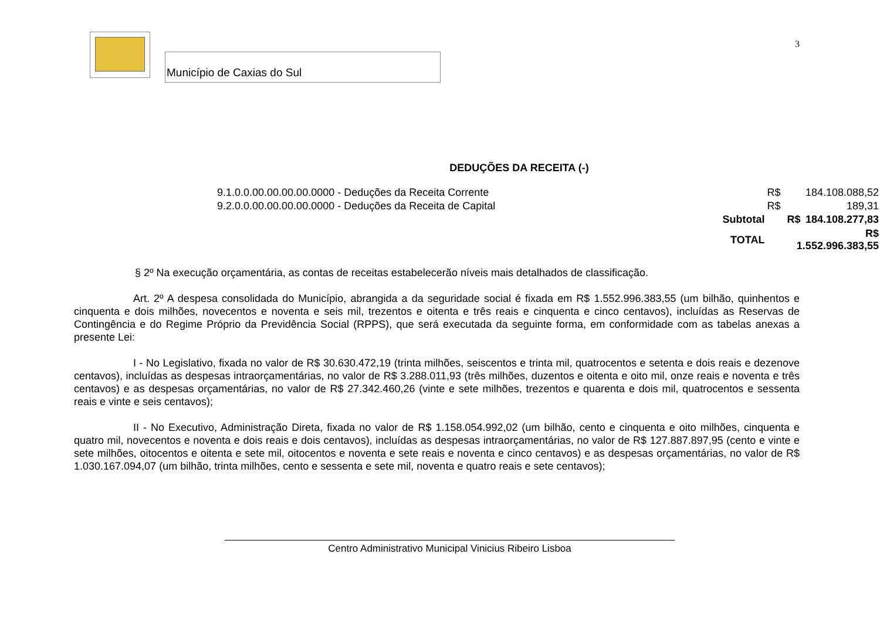Município de Caxias do Sul
3
DEDUÇÕES DA RECEITA (-)
| 9.1.0.0.00.00.00.00.0000 - Deduções da Receita Corrente | | R$ | 184.108.088,52 |
| 9.2.0.0.00.00.00.00.0000 - Deduções da Receita de Capital | | R$ | 189,31 |
| | Subtotal | R$ | 184.108.277,83 |
| | TOTAL | R$ 1.552.996.383,55 | |
§ 2º Na execução orçamentária, as contas de receitas estabelecerão níveis mais detalhados de classificação.
Art. 2º A despesa consolidada do Município, abrangida a da seguridade social é fixada em R$ 1.552.996.383,55 (um bilhão, quinhentos e cinquenta e dois milhões, novecentos e noventa e seis mil, trezentos e oitenta e três reais e cinquenta e cinco centavos), incluídas as Reservas de Contingência e do Regime Próprio da Previdência Social (RPPS), que será executada da seguinte forma, em conformidade com as tabelas anexas a presente Lei:
I - No Legislativo, fixada no valor de R$ 30.630.472,19 (trinta milhões, seiscentos e trinta mil, quatrocentos e setenta e dois reais e dezenove centavos), incluídas as despesas intraorçamentárias, no valor de R$ 3.288.011,93 (três milhões, duzentos e oitenta e oito mil, onze reais e noventa e três centavos) e as despesas orçamentárias, no valor de R$ 27.342.460,26 (vinte e sete milhões, trezentos e quarenta e dois mil, quatrocentos e sessenta reais e vinte e seis centavos);
II - No Executivo, Administração Direta, fixada no valor de R$ 1.158.054.992,02 (um bilhão, cento e cinquenta e oito milhões, cinquenta e quatro mil, novecentos e noventa e dois reais e dois centavos), incluídas as despesas intraorçamentárias, no valor de R$ 127.887.897,95 (cento e vinte e sete milhões, oitocentos e oitenta e sete mil, oitocentos e noventa e sete reais e noventa e cinco centavos) e as despesas orçamentárias, no valor de R$ 1.030.167.094,07 (um bilhão, trinta milhões, cento e sessenta e sete mil, noventa e quatro reais e sete centavos);
Centro Administrativo Municipal Vinicius Ribeiro Lisboa